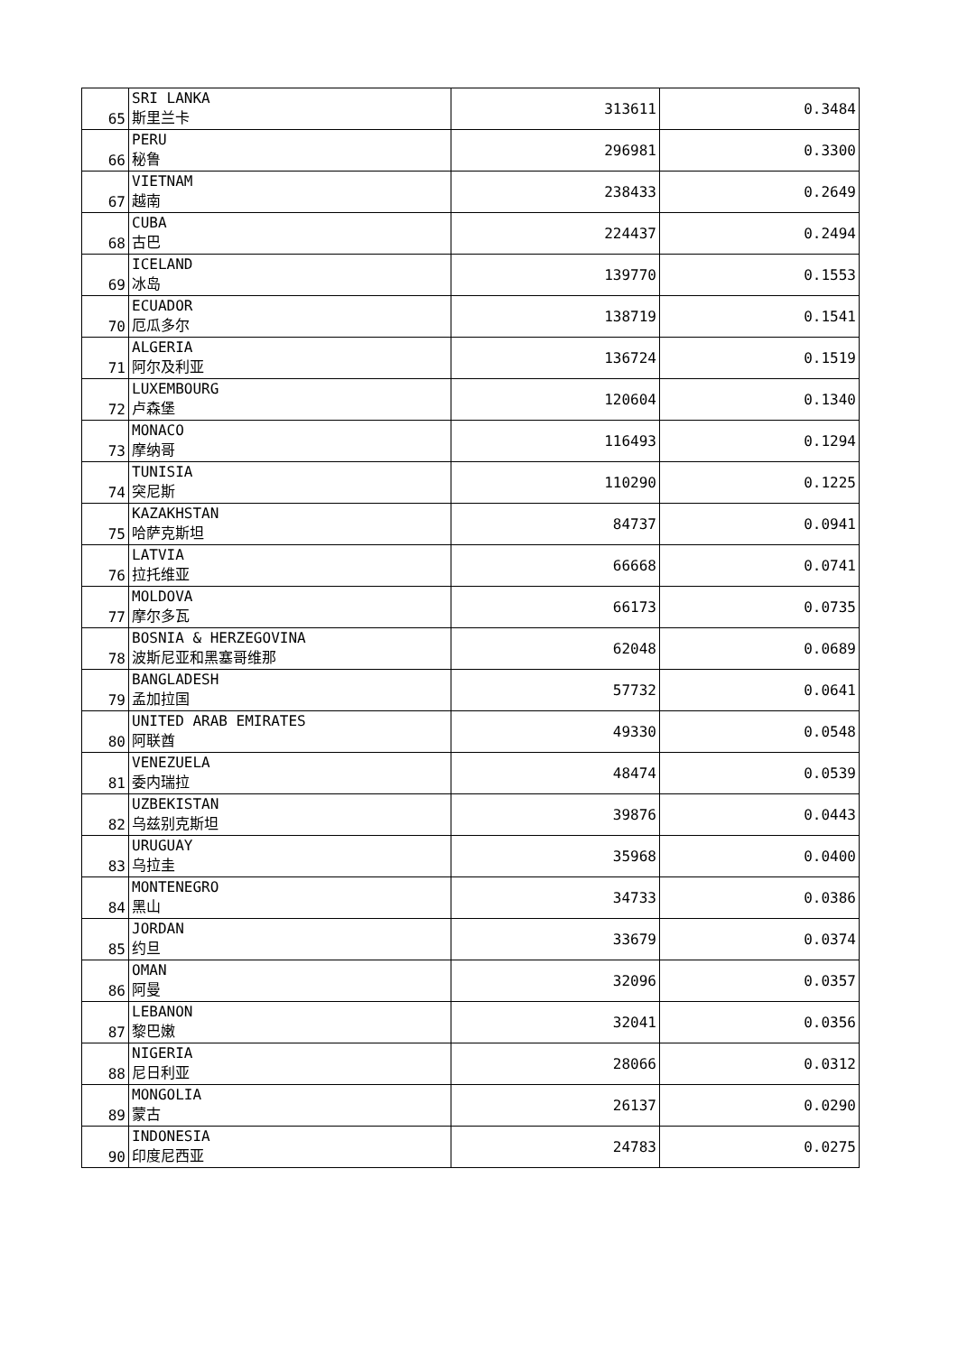| 65 | SRI LANKA 斯里兰卡 | 313611 | 0.3484 |
| 66 | PERU 秘鲁 | 296981 | 0.3300 |
| 67 | VIETNAM 越南 | 238433 | 0.2649 |
| 68 | CUBA 古巴 | 224437 | 0.2494 |
| 69 | ICELAND 冰岛 | 139770 | 0.1553 |
| 70 | ECUADOR 厄瓜多尔 | 138719 | 0.1541 |
| 71 | ALGERIA 阿尔及利亚 | 136724 | 0.1519 |
| 72 | LUXEMBOURG 卢森堡 | 120604 | 0.1340 |
| 73 | MONACO 摩纳哥 | 116493 | 0.1294 |
| 74 | TUNISIA 突尼斯 | 110290 | 0.1225 |
| 75 | KAZAKHSTAN 哈萨克斯坦 | 84737 | 0.0941 |
| 76 | LATVIA 拉托维亚 | 66668 | 0.0741 |
| 77 | MOLDOVA 摩尔多瓦 | 66173 | 0.0735 |
| 78 | BOSNIA & HERZEGOVINA 波斯尼亚和黑塞哥维那 | 62048 | 0.0689 |
| 79 | BANGLADESH 孟加拉国 | 57732 | 0.0641 |
| 80 | UNITED ARAB EMIRATES 阿联酋 | 49330 | 0.0548 |
| 81 | VENEZUELA 委内瑞拉 | 48474 | 0.0539 |
| 82 | UZBEKISTAN 乌兹别克斯坦 | 39876 | 0.0443 |
| 83 | URUGUAY 乌拉圭 | 35968 | 0.0400 |
| 84 | MONTENEGRO 黑山 | 34733 | 0.0386 |
| 85 | JORDAN 约旦 | 33679 | 0.0374 |
| 86 | OMAN 阿曼 | 32096 | 0.0357 |
| 87 | LEBANON 黎巴嫩 | 32041 | 0.0356 |
| 88 | NIGERIA 尼日利亚 | 28066 | 0.0312 |
| 89 | MONGOLIA 蒙古 | 26137 | 0.0290 |
| 90 | INDONESIA 印度尼西亚 | 24783 | 0.0275 |